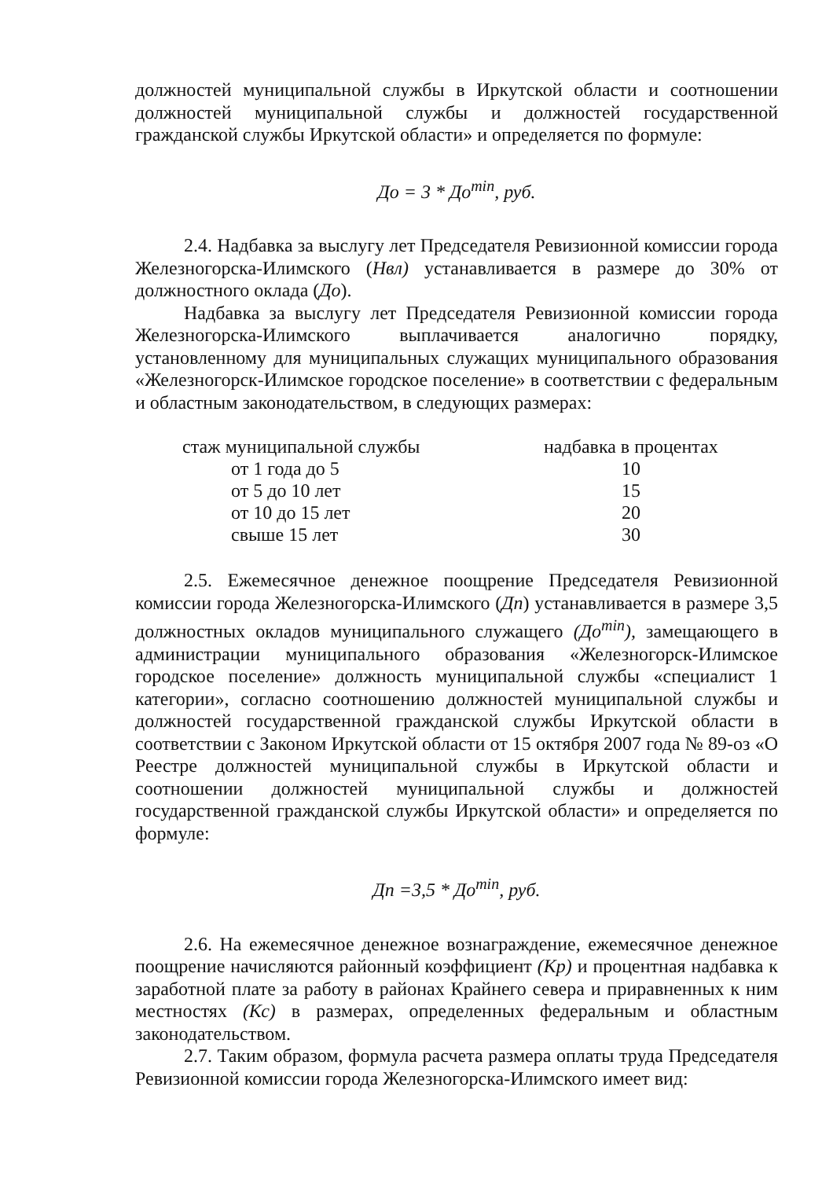должностей муниципальной службы в Иркутской области и соотношении должностей муниципальной службы и должностей государственной гражданской службы Иркутской области» и определяется по формуле:
До = 3 * До<sup>min</sup>, руб.
2.4. Надбавка за выслугу лет Председателя Ревизионной комиссии города Железногорска-Илимского (Нвл) устанавливается в размере до 30% от должностного оклада (До).
Надбавка за выслугу лет Председателя Ревизионной комиссии города Железногорска-Илимского выплачивается аналогично порядку, установленному для муниципальных служащих муниципального образования «Железногорск-Илимское городское поселение» в соответствии с федеральным и областным законодательством, в следующих размерах:
| стаж муниципальной службы | надбавка в процентах |
| --- | --- |
| от 1 года до 5 | 10 |
| от 5 до 10 лет | 15 |
| от 10 до 15 лет | 20 |
| свыше 15 лет | 30 |
2.5. Ежемесячное денежное поощрение Председателя Ревизионной комиссии города Железногорска-Илимского (Дп) устанавливается в размере 3,5 должностных окладов муниципального служащего (До<sup>min</sup>), замещающего в администрации муниципального образования «Железногорск-Илимское городское поселение» должность муниципальной службы «специалист 1 категории», согласно соотношению должностей муниципальной службы и должностей государственной гражданской службы Иркутской области в соответствии с Законом Иркутской области от 15 октября 2007 года № 89-оз «О Реестре должностей муниципальной службы в Иркутской области и соотношении должностей муниципальной службы и должностей государственной гражданской службы Иркутской области» и определяется по формуле:
Дп =3,5 * До<sup>min</sup>, руб.
2.6. На ежемесячное денежное вознаграждение, ежемесячное денежное поощрение начисляются районный коэффициент (Кр) и процентная надбавка к заработной плате за работу в районах Крайнего севера и приравненных к ним местностях (Кс) в размерах, определенных федеральным и областным законодательством.
2.7. Таким образом, формула расчета размера оплаты труда Председателя Ревизионной комиссии города Железногорска-Илимского имеет вид: